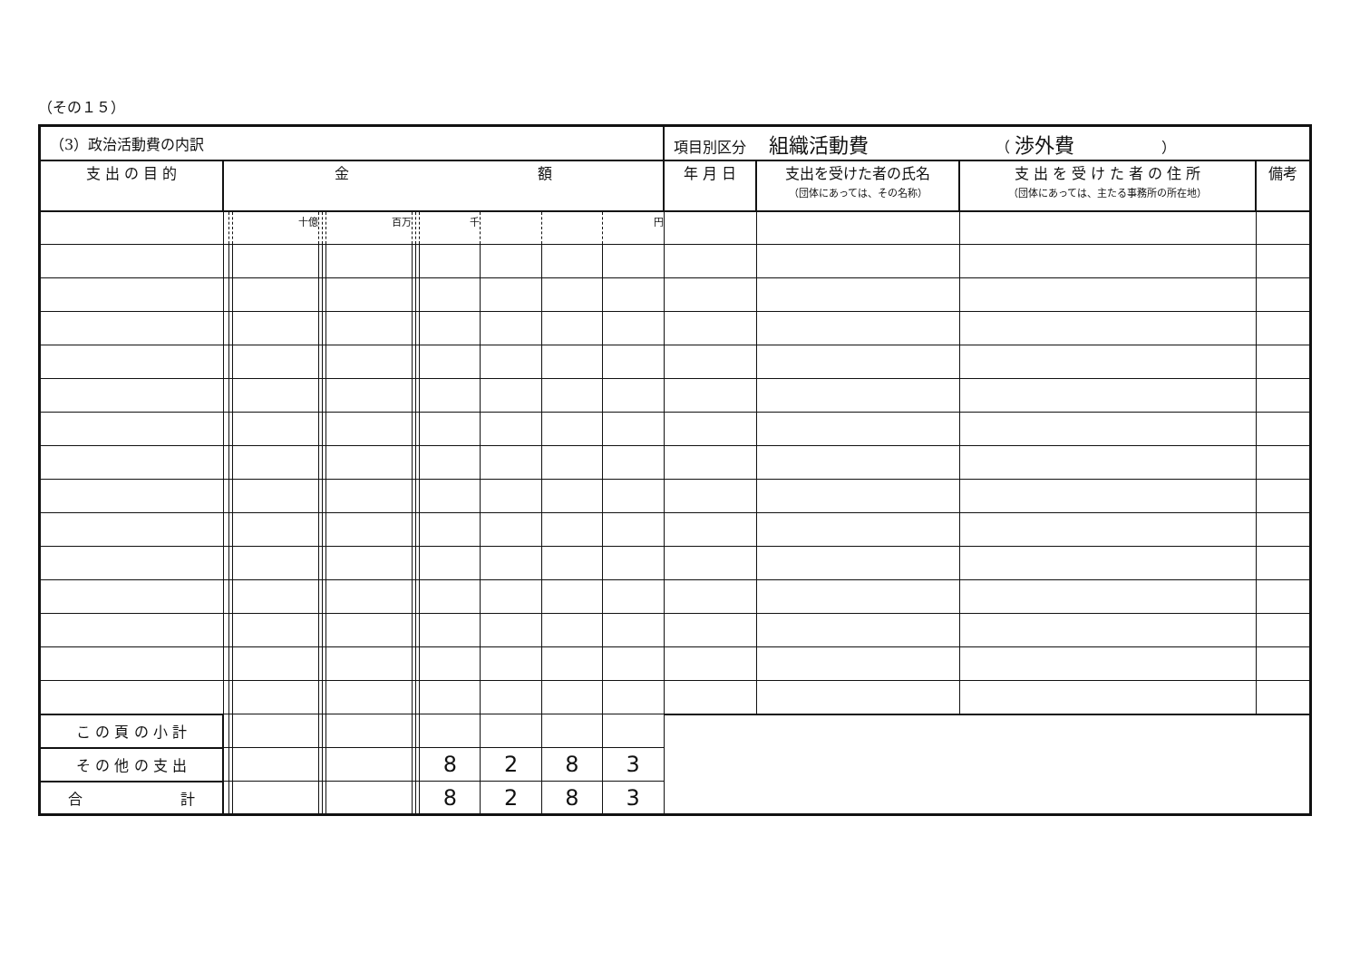（その１５）
| （3）政治活動費の内訳 | | | | | | | | | | | | | 項目別区分 組織活動費 （ 渉外費 ） | | | |
| 支 出 の 目 的 | 金 額 | | | | | | | | | | | | 年 月 日 | 支出を受けた者の氏名 （団体にあっては、その名称） | 支 出 を 受 け た 者 の 住 所 （団体にあっては、主たる事務所の所在地） | 備考 |
| | | | 十億 | | | 百万 | | | 千 | | | 円 | | | | |
| こ の 頁 の 小 計 | | | | | | | | | | | | | | | | |
| そ の 他 の 支 出 | | | | | | | | | 8 | 2 | 8 | 3 | | | | |
| 合 計 | | | | | | | | | 8 | 2 | 8 | 3 | | | | |